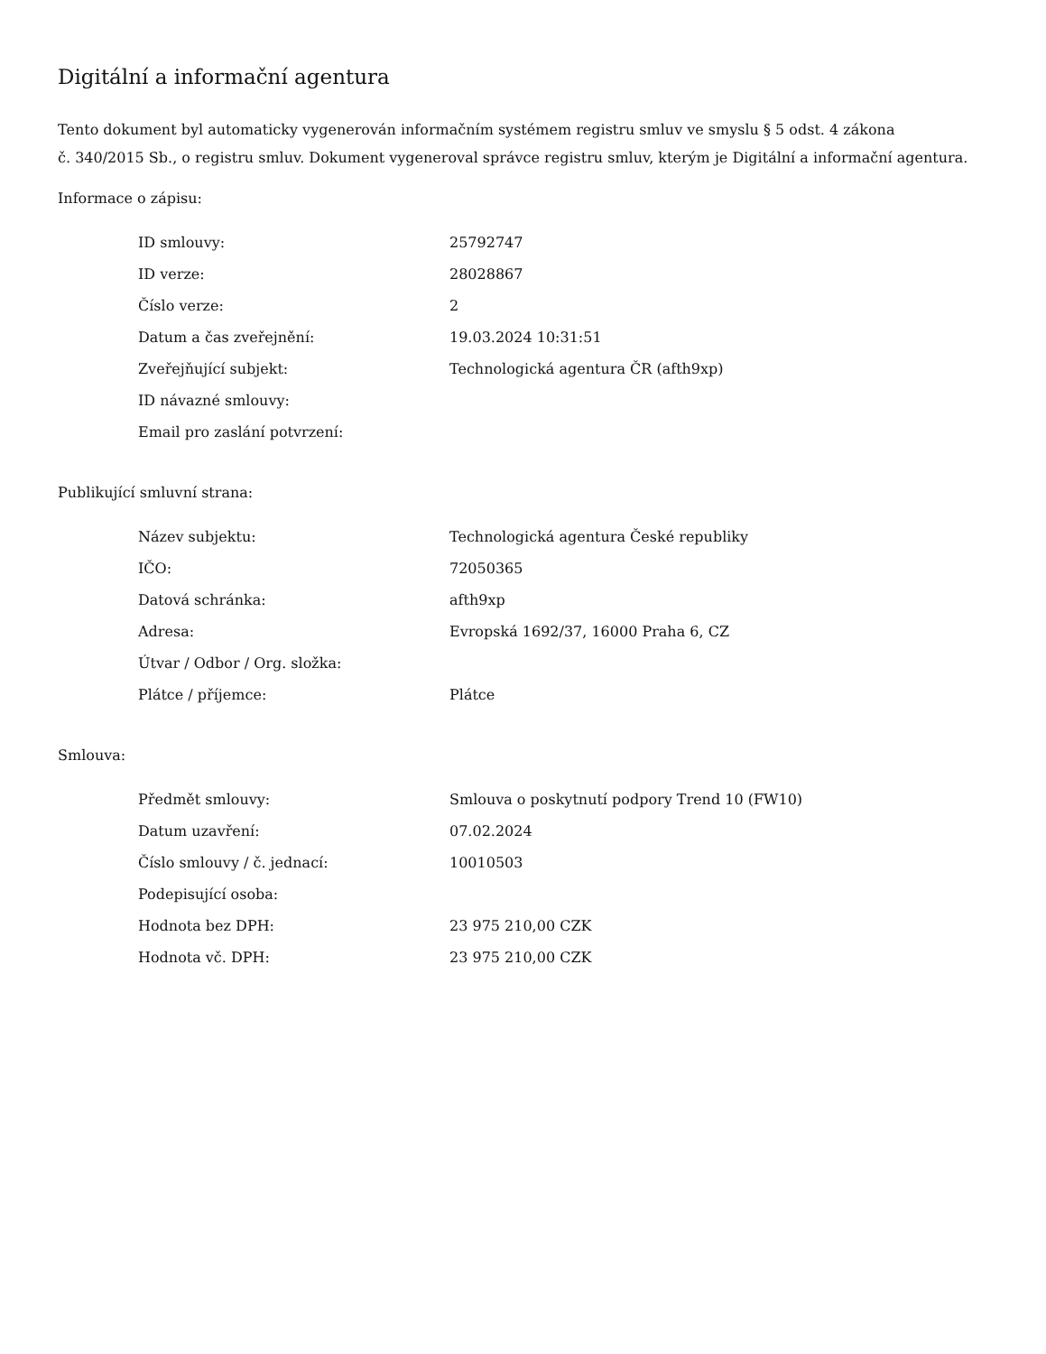Digitální a informační agentura
Tento dokument byl automaticky vygenerován informačním systémem registru smluv ve smyslu § 5 odst. 4 zákona
č. 340/2015 Sb., o registru smluv. Dokument vygeneroval správce registru smluv, kterým je Digitální a informační agentura.
Informace o zápisu:
| ID smlouvy: | 25792747 |
| ID verze: | 28028867 |
| Číslo verze: | 2 |
| Datum a čas zveřejnění: | 19.03.2024 10:31:51 |
| Zveřejňující subjekt: | Technologická agentura ČR (afth9xp) |
| ID návazné smlouvy: | |
| Email pro zaslání potvrzení: | |
Publikující smluvní strana:
| Název subjektu: | Technologická agentura České republiky |
| IČO: | 72050365 |
| Datová schránka: | afth9xp |
| Adresa: | Evropská 1692/37, 16000 Praha 6, CZ |
| Útvar / Odbor / Org. složka: | |
| Plátce / příjemce: | Plátce |
Smlouva:
| Předmět smlouvy: | Smlouva o poskytnutí podpory Trend 10 (FW10) |
| Datum uzavření: | 07.02.2024 |
| Číslo smlouvy / č. jednací: | 10010503 |
| Podepisující osoba: | |
| Hodnota bez DPH: | 23 975 210,00 CZK |
| Hodnota vč. DPH: | 23 975 210,00 CZK |